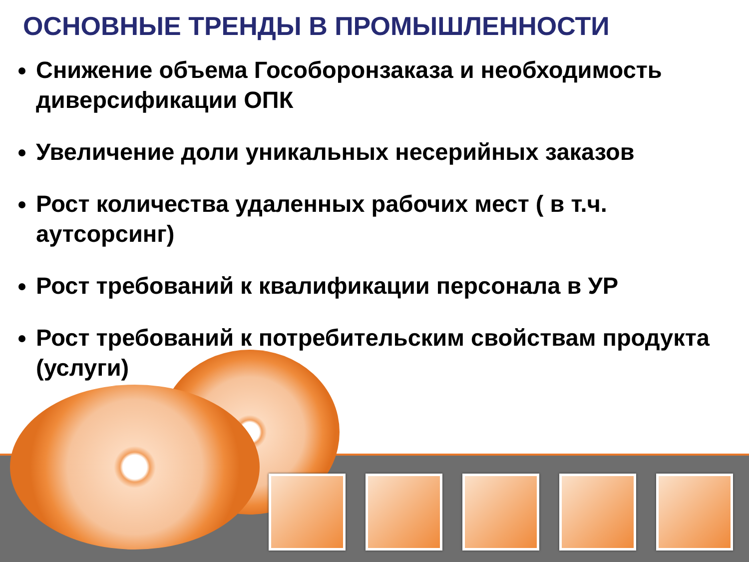ОСНОВНЫЕ ТРЕНДЫ В ПРОМЫШЛЕННОСТИ
Снижение объема Гособоронзаказа и необходимость диверсификации ОПК
Увеличение доли уникальных несерийных заказов
Рост количества удаленных рабочих мест ( в т.ч. аутсорсинг)
Рост требований к квалификации персонала в УР
Рост требований к потребительским свойствам продукта (услуги)